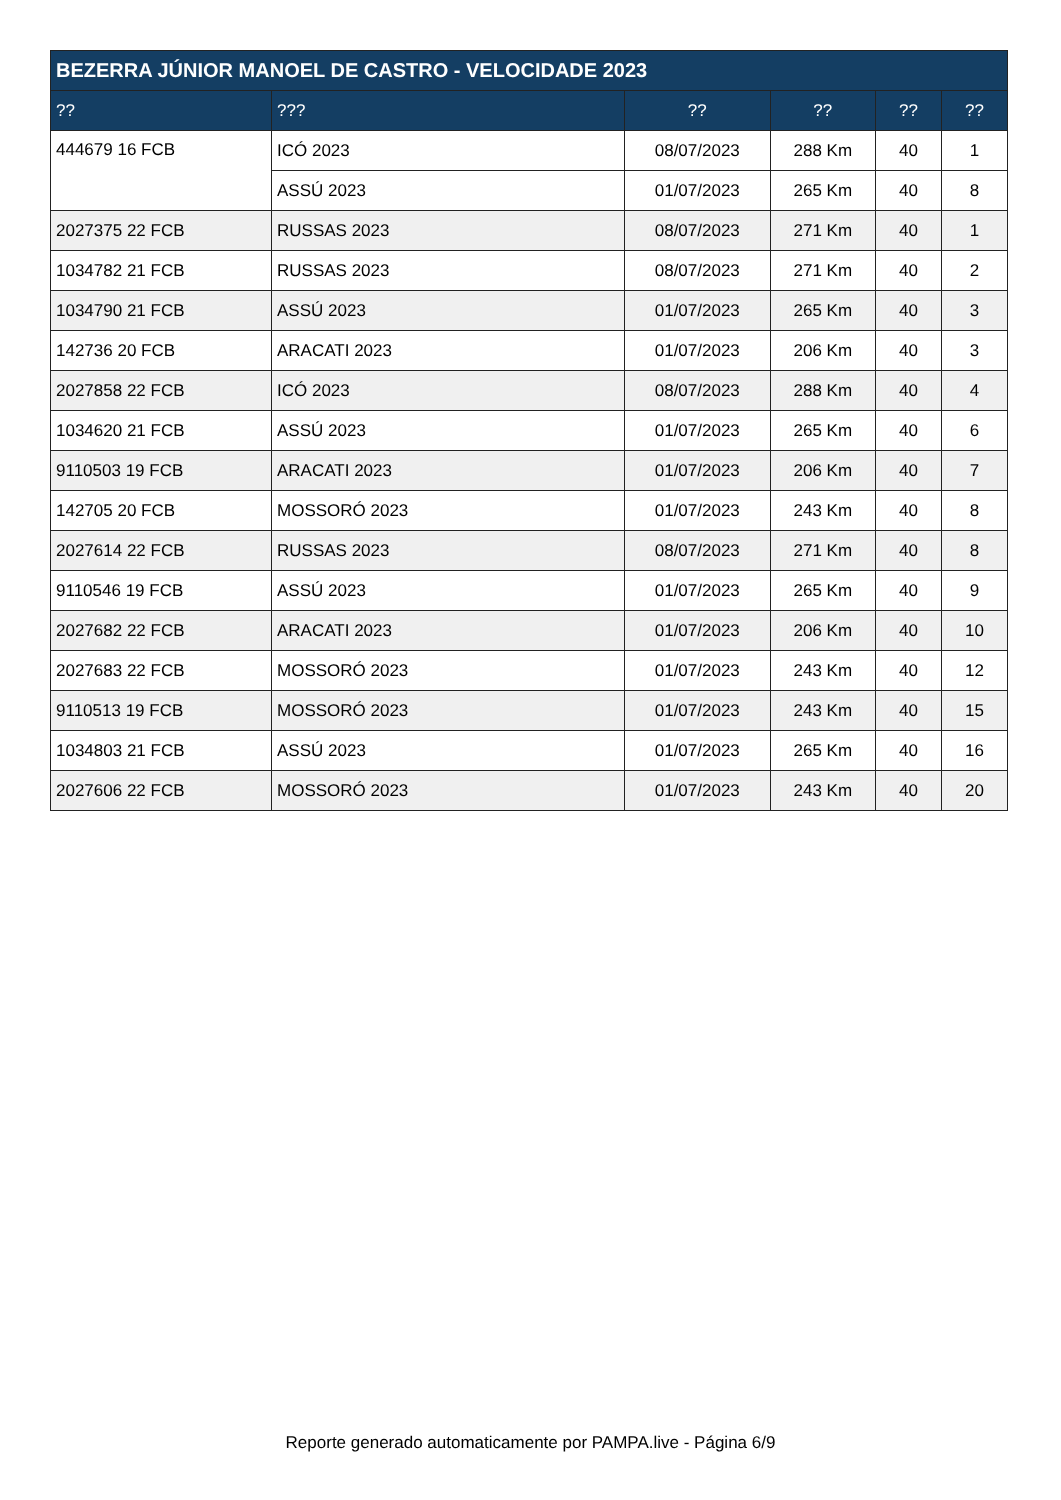| BEZERRA JÚNIOR MANOEL DE CASTRO - VELOCIDADE 2023 | | | | | |
| --- | --- | --- | --- | --- | --- |
| ?? | ??? | ?? | ?? | ?? | ?? |
| 444679 16 FCB | ICÓ 2023 | 08/07/2023 | 288 Km | 40 | 1 |
| | ASSÚ 2023 | 01/07/2023 | 265 Km | 40 | 8 |
| 2027375 22 FCB | RUSSAS 2023 | 08/07/2023 | 271 Km | 40 | 1 |
| 1034782 21 FCB | RUSSAS 2023 | 08/07/2023 | 271 Km | 40 | 2 |
| 1034790 21 FCB | ASSÚ 2023 | 01/07/2023 | 265 Km | 40 | 3 |
| 142736 20 FCB | ARACATI 2023 | 01/07/2023 | 206 Km | 40 | 3 |
| 2027858 22 FCB | ICÓ 2023 | 08/07/2023 | 288 Km | 40 | 4 |
| 1034620 21 FCB | ASSÚ 2023 | 01/07/2023 | 265 Km | 40 | 6 |
| 9110503 19 FCB | ARACATI 2023 | 01/07/2023 | 206 Km | 40 | 7 |
| 142705 20 FCB | MOSSORÓ 2023 | 01/07/2023 | 243 Km | 40 | 8 |
| 2027614 22 FCB | RUSSAS 2023 | 08/07/2023 | 271 Km | 40 | 8 |
| 9110546 19 FCB | ASSÚ 2023 | 01/07/2023 | 265 Km | 40 | 9 |
| 2027682 22 FCB | ARACATI 2023 | 01/07/2023 | 206 Km | 40 | 10 |
| 2027683 22 FCB | MOSSORÓ 2023 | 01/07/2023 | 243 Km | 40 | 12 |
| 9110513 19 FCB | MOSSORÓ 2023 | 01/07/2023 | 243 Km | 40 | 15 |
| 1034803 21 FCB | ASSÚ 2023 | 01/07/2023 | 265 Km | 40 | 16 |
| 2027606 22 FCB | MOSSORÓ 2023 | 01/07/2023 | 243 Km | 40 | 20 |
Reporte generado automaticamente por PAMPA.live - Página 6/9